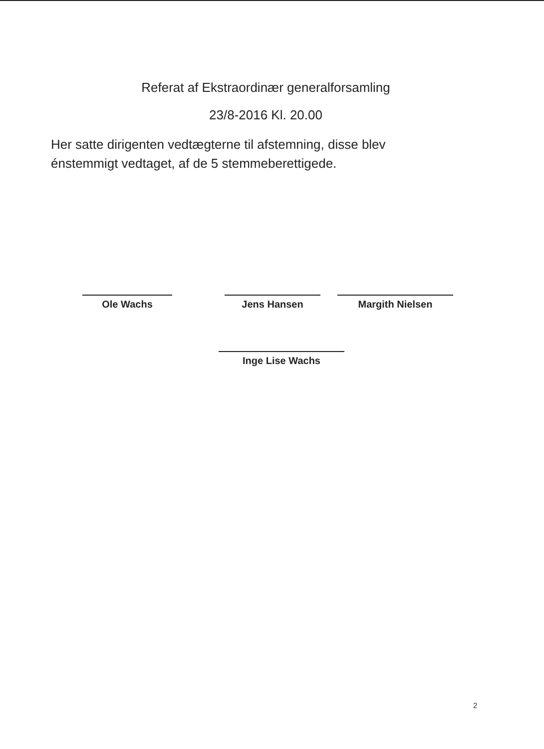Referat af Ekstraordinær generalforsamling
23/8-2016 Kl. 20.00
Her satte dirigenten vedtægterne til afstemning, disse blev énstemmigt vedtaget, af de 5 stemmeberettigede.
Ole Wachs Jens Hansen Margith Nielsen
Inge Lise Wachs
2